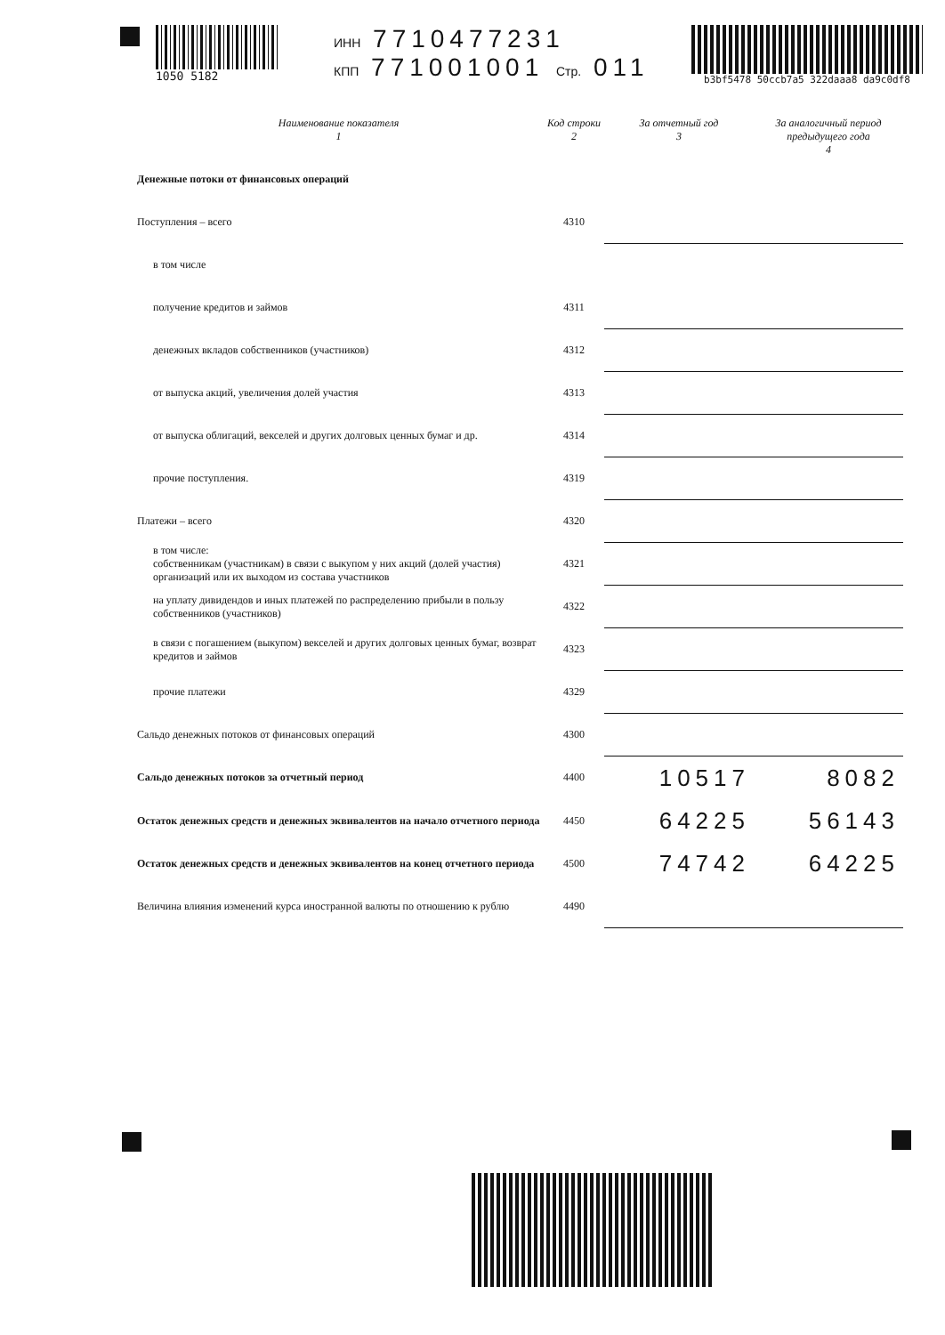1050 5182 ИНН 7710477231
КПП 771001001 Стр. 011
b3bf5478 50ccb7a5 322daaa8 da9c0df8
| Наименование показателя 1 | Код строки 2 | За отчетный год 3 | За аналогичный период предыдущего года 4 |
| --- | --- | --- | --- |
| Денежные потоки от финансовых операций | | | |
| Поступления – всего | 4310 | | |
| в том числе | | | |
| получение кредитов и займов | 4311 | | |
| денежных вкладов собственников (участников) | 4312 | | |
| от выпуска акций, увеличения долей участия | 4313 | | |
| от выпуска облигаций, векселей и других долговых ценных бумаг и др. | 4314 | | |
| прочие поступления. | 4319 | | |
| Платежи – всего | 4320 | | |
| в том числе: собственникам (участникам) в связи с выкупом у них акций (долей участия) организаций или их выходом из состава участников | 4321 | | |
| на уплату дивидендов и иных платежей по распределению прибыли в пользу собственников (участников) | 4322 | | |
| в связи с погашением (выкупом) векселей и других долговых ценных бумаг, возврат кредитов и займов | 4323 | | |
| прочие платежи | 4329 | | |
| Сальдо денежных потоков от финансовых операций | 4300 | | |
| Сальдо денежных потоков за отчетный период | 4400 | 10517 | 8082 |
| Остаток денежных средств и денежных эквивалентов на начало отчетного периода | 4450 | 64225 | 56143 |
| Остаток денежных средств и денежных эквивалентов на конец отчетного периода | 4500 | 74742 | 64225 |
| Величина влияния изменений курса иностранной валюты по отношению к рублю | 4490 | | |